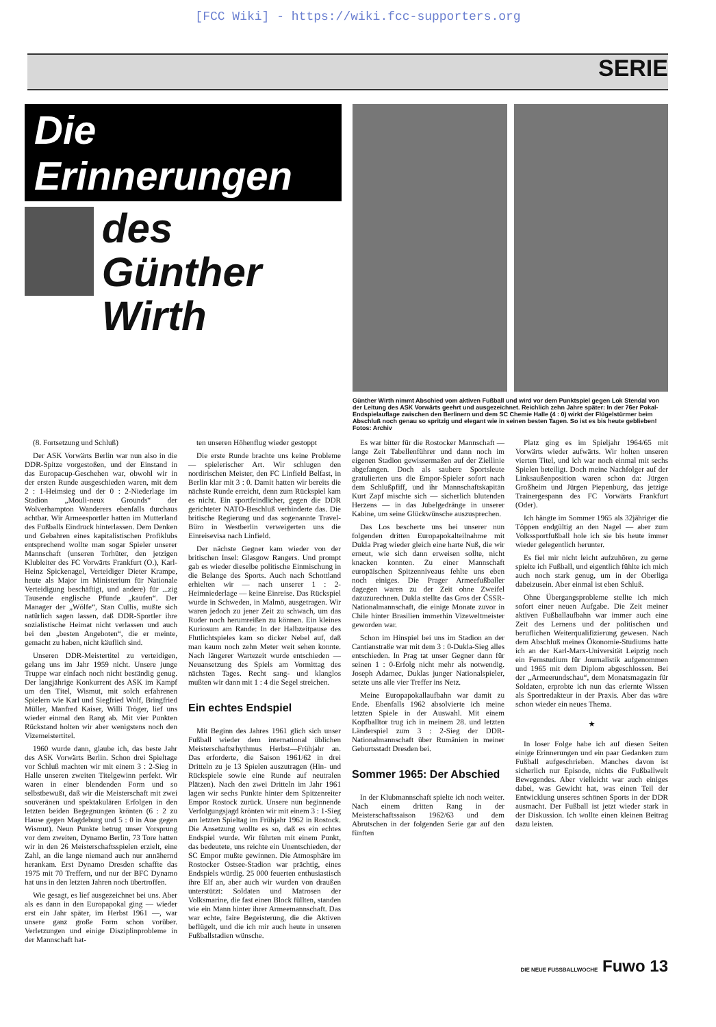[FCC Wiki] - https://wiki.fcc-supporters.org
SERIE
Die Erinnerungen
des
Günther Wirth
Günther Wirth nimmt Abschied vom aktiven Fußball und wird vor dem Punktspiel gegen Lok Stendal von der Leitung des ASK Vorwärts geehrt und ausgezeichnet. Reichlich zehn Jahre später: In der 76er Pokal-Endspielauflage zwischen den Berlinern und dem SC Chemie Halle (4 : 0) wirkt der Flügelstürmer beim Abschluß noch genau so spritzig und elegant wie in seinen besten Tagen. So ist es bis heute geblieben! Fotos: Archiv
(8. Fortsetzung und Schluß)
Der ASK Vorwärts Berlin war nun also in die DDR-Spitze vorgestoßen, und der Einstand in das Europacup-Geschehen war, obwohl wir in der ersten Runde ausgeschieden waren, mit dem 2 : 1-Heimsieg und der 0 : 2-Niederlage im Stadion „Mouli-neux Grounds“ der Wolverhampton Wanderers ebenfalls durchaus achtbar. Wir Armeesportler hatten im Mutterland des Fußballs Eindruck hinterlassen. Dem Denken und Gebahren eines kapitalistischen Profiklubs entsprechend wollte man sogar Spieler unserer Mannschaft (unseren Torhüter, den jetzigen Klubleiter des FC Vorwärts Frankfurt (O.), Karl-Heinz Spickenagel, Verteidiger Dieter Krampe, heute als Major im Ministerium für Nationale Verteidigung beschäftigt, und andere) für ...zig Tausende englische Pfunde „kaufen“. Der Manager der „Wölfe“, Stan Cullis, mußte sich natürlich sagen lassen, daß DDR-Sportler ihre sozialistische Heimat nicht verlassen und auch bei den „besten Angeboten“, die er meinte, gemacht zu haben, nicht käuflich sind.
Unseren DDR-Meistertitel zu verteidigen, gelang uns im Jahr 1959 nicht. Unsere junge Truppe war einfach noch nicht beständig genug. Der langjährige Konkurrent des ASK im Kampf um den Titel, Wismut, mit solch erfahrenen Spielern wie Karl und Siegfried Wolf, Bringfried Müller, Manfred Kaiser, Willi Tröger, lief uns wieder einmal den Rang ab. Mit vier Punkten Rückstand holten wir aber wenigstens noch den Vizemeistertitel.
1960 wurde dann, glaube ich, das beste Jahr des ASK Vorwärts Berlin. Schon drei Spieltage vor Schluß machten wir mit einem 3 : 2-Sieg in Halle unseren zweiten Titelgewinn perfekt. Wir waren in einer blendenden Form und so selbstbewußt, daß wir die Meisterschaft mit zwei souveränen und spektakulären Erfolgen in den letzten beiden Begegnungen krönten (6 : 2 zu Hause gegen Magdeburg und 5 : 0 in Aue gegen Wismut). Neun Punkte betrug unser Vorsprung vor dem zweiten, Dynamo Berlin, 73 Tore hatten wir in den 26 Meisterschaftsspielen erzielt, eine Zahl, an die lange niemand auch nur annähernd herankam. Erst Dynamo Dresden schaffte das 1975 mit 70 Treffern, und nur der BFC Dynamo hat uns in den letzten Jahren noch übertroffen.
Wie gesagt, es lief ausgezeichnet bei uns. Aber als es dann in den Europapokal ging — wieder erst ein Jahr später, im Herbst 1961 —, war unsere ganz große Form schon vorüber. Verletzungen und einige Disziplinprobleme in der Mannschaft hat-
ten unseren Höhenflug wieder gestoppt
Die erste Runde brachte uns keine Probleme — spielerischer Art. Wir schlugen den nordirischen Meister, den FC Linfield Belfast, in Berlin klar mit 3 : 0. Damit hatten wir bereits die nächste Runde erreicht, denn zum Rückspiel kam es nicht. Ein sportfeindlicher, gegen die DDR gerichteter NATO-Beschluß verhinderte das. Die britische Regierung und das sogenannte Travel-Büro in Westberlin verweigerten uns die Einreisevisa nach Linfield.
Der nächste Gegner kam wieder von der britischen Insel: Glasgow Rangers. Und prompt gab es wieder dieselbe politische Einmischung in die Belange des Sports. Auch nach Schottland erhielten wir — nach unserer 1 : 2-Heimniederlage — keine Einreise. Das Rückspiel wurde in Schweden, in Malmö, ausgetragen. Wir waren jedoch zu jener Zeit zu schwach, um das Ruder noch herumreißen zu können. Ein kleines Kuriosum am Rande: In der Halbzeitpause des Flutlichtspieles kam so dicker Nebel auf, daß man kaum noch zehn Meter weit sehen konnte. Nach längerer Wartezeit wurde entschieden — Neuansetzung des Spiels am Vormittag des nächsten Tages. Recht sang- und klanglos mußten wir dann mit 1 : 4 die Segel streichen.
Ein echtes Endspiel
Mit Beginn des Jahres 1961 glich sich unser Fußball wieder dem international üblichen Meisterschaftsrhythmus Herbst—Frühjahr an. Das erforderte, die Saison 1961/62 in drei Dritteln zu je 13 Spielen auszutragen (Hin- und Rückspiele sowie eine Runde auf neutralen Plätzen). Nach den zwei Dritteln im Jahr 1961 lagen wir sechs Punkte hinter dem Spitzenreiter Empor Rostock zurück. Unsere nun beginnende Verfolgungsjagd krönten wir mit einem 3 : 1-Sieg am letzten Spieltag im Frühjahr 1962 in Rostock. Die Ansetzung wollte es so, daß es ein echtes Endspiel wurde. Wir führten mit einem Punkt, das bedeutete, uns reichte ein Unentschieden, der SC Empor mußte gewinnen. Die Atmosphäre im Rostocker Ostsee-Stadion war prächtig, eines Endspiels würdig. 25 000 feuerten enthusiastisch ihre Elf an, aber auch wir wurden von draußen unterstützt: Soldaten und Matrosen der Volksmarine, die fast einen Block füllten, standen wie ein Mann hinter ihrer Armeemannschaft. Das war echte, faire Begeisterung, die die Aktiven beflügelt, und die ich mir auch heute in unseren Fußballstadien wünsche.
Es war bitter für die Rostocker Mannschaft — lange Zeit Tabellenführer und dann noch im eigenen Stadion gewissermaßen auf der Ziellinie abgefangen. Doch als saubere Sportsleute gratulierten uns die Empor-Spieler sofort nach dem Schlußpfiff, und ihr Mannschaftskapitän Kurt Zapf mischte sich — sicherlich blutenden Herzens — in das Jubelgedränge in unserer Kabine, um seine Glückwünsche auszusprechen.
Das Los bescherte uns bei unserer nun folgenden dritten Europapokalteilnahme mit Dukla Prag wieder gleich eine harte Nuß, die wir erneut, wie sich dann erweisen sollte, nicht knacken konnten. Zu einer Mannschaft europäischen Spitzenniveaus fehlte uns eben noch einiges. Die Prager Armeefußballer dagegen waren zu der Zeit ohne Zweifel dazuzurechnen. Dukla stellte das Gros der ČSSR-Nationalmannschaft, die einige Monate zuvor in Chile hinter Brasilien immerhin Vizeweltmeister geworden war.
Schon im Hinspiel bei uns im Stadion an der Cantianstraße war mit dem 3 : 0-Dukla-Sieg alles entschieden. In Prag tat unser Gegner dann für seinen 1 : 0-Erfolg nicht mehr als notwendig. Joseph Adamec, Duklas junger Nationalspieler, setzte uns alle vier Treffer ins Netz.
Meine Europapokallaufbahn war damit zu Ende. Ebenfalls 1962 absolvierte ich meine letzten Spiele in der Auswahl. Mit einem Kopfballtor trug ich in meinem 28. und letzten Länderspiel zum 3 : 2-Sieg der DDR-Nationalmannschaft über Rumänien in meiner Geburtsstadt Dresden bei.
Sommer 1965: Der Abschied
In der Klubmannschaft spielte ich noch weiter. Nach einem dritten Rang in der Meisterschaftssaison 1962/63 und dem Abrutschen in der folgenden Serie gar auf den fünften
Platz ging es im Spieljahr 1964/65 mit Vorwärts wieder aufwärts. Wir holten unseren vierten Titel, und ich war noch einmal mit sechs Spielen beteiligt. Doch meine Nachfolger auf der Linksaußenposition waren schon da: Jürgen Großheim und Jürgen Piepenburg, das jetzige Trainergespann des FC Vorwärts Frankfurt (Oder).
Ich hängte im Sommer 1965 als 32jähriger die Töppen endgültig an den Nagel — aber zum Volkssportfußball hole ich sie bis heute immer wieder gelegentlich herunter.
Es fiel mir nicht leicht aufzuhören, zu gerne spielte ich Fußball, und eigentlich fühlte ich mich auch noch stark genug, um in der Oberliga dabeizusein. Aber einmal ist eben Schluß.
Ohne Übergangsprobleme stellte ich mich sofort einer neuen Aufgabe. Die Zeit meiner aktiven Fußballaufbahn war immer auch eine Zeit des Lernens und der politischen und beruflichen Weiterqualifizierung gewesen. Nach dem Abschluß meines Ökonomie-Studiums hatte ich an der Karl-Marx-Universität Leipzig noch ein Fernstudium für Journalistik aufgenommen und 1965 mit dem Diplom abgeschlossen. Bei der „Armeerundschau“, dem Monatsmagazin für Soldaten, erprobte ich nun das erlernte Wissen als Sportredakteur in der Praxis. Aber das wäre schon wieder ein neues Thema.
★
In loser Folge habe ich auf diesen Seiten einige Erinnerungen und ein paar Gedanken zum Fußball aufgeschrieben. Manches davon ist sicherlich nur Episode, nichts die Fußballwelt Bewegendes. Aber vielleicht war auch einiges dabei, was Gewicht hat, was einen Teil der Entwicklung unseres schönen Sports in der DDR ausmacht. Der Fußball ist jetzt wieder stark in der Diskussion. Ich wollte einen kleinen Beitrag dazu leisten.
DIE NEUE FUSSBALLWOCHE Fuwo 13